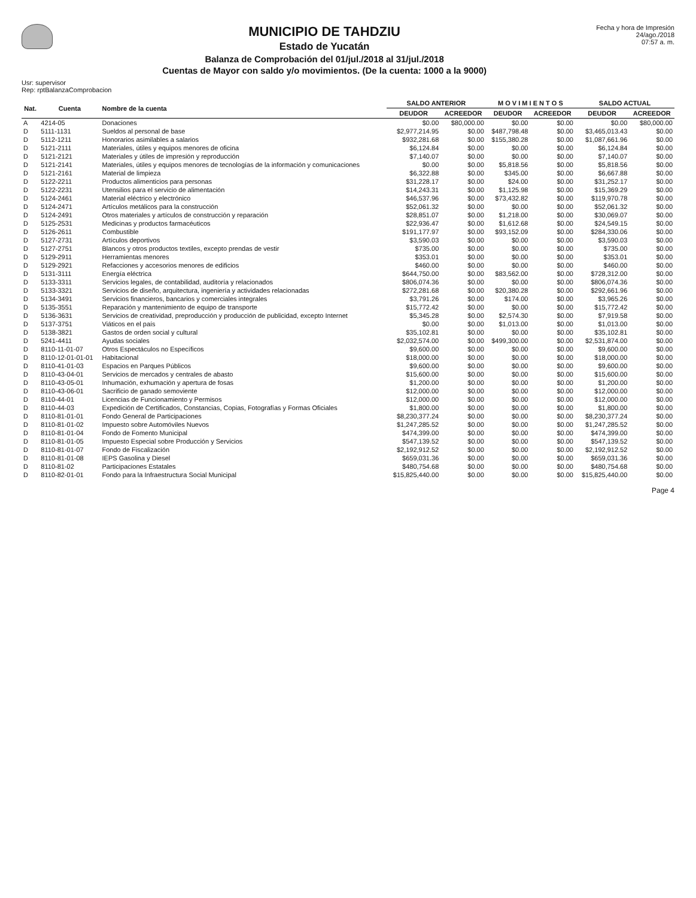MUNICIPIO DE TAHDZIU
Estado de Yucatán
Balanza de Comprobación del 01/jul./2018 al 31/jul./2018
Cuentas de Mayor con saldo y/o movimientos. (De la cuenta: 1000 a la 9000)
Fecha y hora de Impresión
24/ago./2018
07:57 a. m.
Usr: supervisor
Rep: rptBalanzaComprobacion
| Nat. | Cuenta | Nombre de la cuenta | SALDO ANTERIOR | | M O V I M I E N T O S | | SALDO ACTUAL | |
| --- | --- | --- | --- | --- | --- | --- | --- | --- |
| | | | DEUDOR | ACREEDOR | DEUDOR | ACREEDOR | DEUDOR | ACREEDOR |
| A | 4214-05 | Donaciones | $0.00 | $80,000.00 | $0.00 | $0.00 | $0.00 | $80,000.00 |
| D | 5111-1131 | Sueldos al personal de base | $2,977,214.95 | $0.00 | $487,798.48 | $0.00 | $3,465,013.43 | $0.00 |
| D | 5112-1211 | Honorarios asimilables a salarios | $932,281.68 | $0.00 | $155,380.28 | $0.00 | $1,087,661.96 | $0.00 |
| D | 5121-2111 | Materiales, útiles y equipos menores de oficina | $6,124.84 | $0.00 | $0.00 | $0.00 | $6,124.84 | $0.00 |
| D | 5121-2121 | Materiales y útiles de impresión y reproducción | $7,140.07 | $0.00 | $0.00 | $0.00 | $7,140.07 | $0.00 |
| D | 5121-2141 | Materiales, útiles y equipos menores de tecnologías de la información y comunicaciones | $0.00 | $0.00 | $5,818.56 | $0.00 | $5,818.56 | $0.00 |
| D | 5121-2161 | Material de limpieza | $6,322.88 | $0.00 | $345.00 | $0.00 | $6,667.88 | $0.00 |
| D | 5122-2211 | Productos alimenticios para personas | $31,228.17 | $0.00 | $24.00 | $0.00 | $31,252.17 | $0.00 |
| D | 5122-2231 | Utensilios para el servicio de alimentación | $14,243.31 | $0.00 | $1,125.98 | $0.00 | $15,369.29 | $0.00 |
| D | 5124-2461 | Material eléctrico y electrónico | $46,537.96 | $0.00 | $73,432.82 | $0.00 | $119,970.78 | $0.00 |
| D | 5124-2471 | Artículos metálicos para la construcción | $52,061.32 | $0.00 | $0.00 | $0.00 | $52,061.32 | $0.00 |
| D | 5124-2491 | Otros materiales y artículos de construcción y reparación | $28,851.07 | $0.00 | $1,218.00 | $0.00 | $30,069.07 | $0.00 |
| D | 5125-2531 | Medicinas y productos farmacéuticos | $22,936.47 | $0.00 | $1,612.68 | $0.00 | $24,549.15 | $0.00 |
| D | 5126-2611 | Combustible | $191,177.97 | $0.00 | $93,152.09 | $0.00 | $284,330.06 | $0.00 |
| D | 5127-2731 | Artículos deportivos | $3,590.03 | $0.00 | $0.00 | $0.00 | $3,590.03 | $0.00 |
| D | 5127-2751 | Blancos y otros productos textiles, excepto prendas de vestir | $735.00 | $0.00 | $0.00 | $0.00 | $735.00 | $0.00 |
| D | 5129-2911 | Herramientas menores | $353.01 | $0.00 | $0.00 | $0.00 | $353.01 | $0.00 |
| D | 5129-2921 | Refacciones y accesorios menores de edificios | $460.00 | $0.00 | $0.00 | $0.00 | $460.00 | $0.00 |
| D | 5131-3111 | Energía eléctrica | $644,750.00 | $0.00 | $83,562.00 | $0.00 | $728,312.00 | $0.00 |
| D | 5133-3311 | Servicios legales, de contabilidad, auditoría y relacionados | $806,074.36 | $0.00 | $0.00 | $0.00 | $806,074.36 | $0.00 |
| D | 5133-3321 | Servicios de diseño, arquitectura, ingeniería y actividades relacionadas | $272,281.68 | $0.00 | $20,380.28 | $0.00 | $292,661.96 | $0.00 |
| D | 5134-3491 | Servicios financieros, bancarios y comerciales integrales | $3,791.26 | $0.00 | $174.00 | $0.00 | $3,965.26 | $0.00 |
| D | 5135-3551 | Reparación y mantenimiento de equipo de transporte | $15,772.42 | $0.00 | $0.00 | $0.00 | $15,772.42 | $0.00 |
| D | 5136-3631 | Servicios de creatividad, preproducción y producción de publicidad, excepto Internet | $5,345.28 | $0.00 | $2,574.30 | $0.00 | $7,919.58 | $0.00 |
| D | 5137-3751 | Viáticos en el país | $0.00 | $0.00 | $1,013.00 | $0.00 | $1,013.00 | $0.00 |
| D | 5138-3821 | Gastos de orden social y cultural | $35,102.81 | $0.00 | $0.00 | $0.00 | $35,102.81 | $0.00 |
| D | 5241-4411 | Ayudas sociales | $2,032,574.00 | $0.00 | $499,300.00 | $0.00 | $2,531,874.00 | $0.00 |
| D | 8110-11-01-07 | Otros Espectáculos no Específicos | $9,600.00 | $0.00 | $0.00 | $0.00 | $9,600.00 | $0.00 |
| D | 8110-12-01-01-01 | Habitacional | $18,000.00 | $0.00 | $0.00 | $0.00 | $18,000.00 | $0.00 |
| D | 8110-41-01-03 | Espacios en Parques Públicos | $9,600.00 | $0.00 | $0.00 | $0.00 | $9,600.00 | $0.00 |
| D | 8110-43-04-01 | Servicios de mercados y centrales de abasto | $15,600.00 | $0.00 | $0.00 | $0.00 | $15,600.00 | $0.00 |
| D | 8110-43-05-01 | Inhumación, exhumación y apertura de fosas | $1,200.00 | $0.00 | $0.00 | $0.00 | $1,200.00 | $0.00 |
| D | 8110-43-06-01 | Sacrificio de ganado semoviente | $12,000.00 | $0.00 | $0.00 | $0.00 | $12,000.00 | $0.00 |
| D | 8110-44-01 | Licencias de Funcionamiento y Permisos | $12,000.00 | $0.00 | $0.00 | $0.00 | $12,000.00 | $0.00 |
| D | 8110-44-03 | Expedición de Certificados, Constancias, Copias, Fotografías y Formas Oficiales | $1,800.00 | $0.00 | $0.00 | $0.00 | $1,800.00 | $0.00 |
| D | 8110-81-01-01 | Fondo General de Participaciones | $8,230,377.24 | $0.00 | $0.00 | $0.00 | $8,230,377.24 | $0.00 |
| D | 8110-81-01-02 | Impuesto sobre Automóviles Nuevos | $1,247,285.52 | $0.00 | $0.00 | $0.00 | $1,247,285.52 | $0.00 |
| D | 8110-81-01-04 | Fondo de Fomento Municipal | $474,399.00 | $0.00 | $0.00 | $0.00 | $474,399.00 | $0.00 |
| D | 8110-81-01-05 | Impuesto Especial sobre Producción y Servicios | $547,139.52 | $0.00 | $0.00 | $0.00 | $547,139.52 | $0.00 |
| D | 8110-81-01-07 | Fondo de Fiscalización | $2,192,912.52 | $0.00 | $0.00 | $0.00 | $2,192,912.52 | $0.00 |
| D | 8110-81-01-08 | IEPS Gasolina y Diesel | $659,031.36 | $0.00 | $0.00 | $0.00 | $659,031.36 | $0.00 |
| D | 8110-81-02 | Participaciones Estatales | $480,754.68 | $0.00 | $0.00 | $0.00 | $480,754.68 | $0.00 |
| D | 8110-82-01-01 | Fondo para la Infraestructura Social Municipal | $15,825,440.00 | $0.00 | $0.00 | $0.00 | $15,825,440.00 | $0.00 |
Page 4